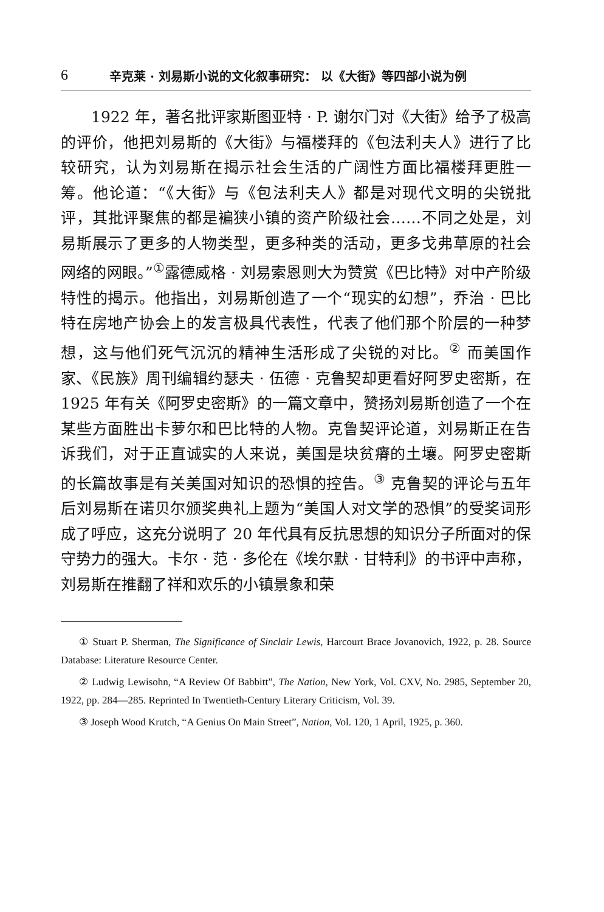6 辛克莱 · 刘易斯小说的文化叙事研究： 以《大街》等四部小说为例
1922 年，著名批评家斯图亚特 · P. 谢尔门对《大街》给予了极高的评价，他把刘易斯的《大街》与福楼拜的《包法利夫人》进行了比较研究，认为刘易斯在揭示社会生活的广阔性方面比福楼拜更胜一筹。他论道：“《大街》与《包法利夫人》都是对现代文明的尖锐批评，其批评聚焦的都是褊狭小镇的资产阶级社会……不同之处是，刘易斯展示了更多的人物类型，更多种类的活动，更多戈弗草原的社会网络的网眼。”<sup>①</sup>露德威格 · 刘易索恩则大为赞赏《巴比特》对中产阶级特性的揭示。他指出，刘易斯创造了一个“现实的幻想”，乔治 · 巴比特在房地产协会上的发言极具代表性，代表了他们那个阶层的一种梦想，这与他们死气沉沉的精神生活形成了尖锐的对比。<sup>②</sup> 而美国作家、《民族》周刊编辑约瑟夫 · 伍德 · 克鲁契却更看好阿罗史密斯，在 1925 年有关《阿罗史密斯》的一篇文章中，赞扬刘易斯创造了一个在某些方面胜出卡萝尔和巴比特的人物。克鲁契评论道，刘易斯正在告诉我们，对于正直诚实的人来说，美国是块贫瘠的土壤。阿罗史密斯的长篇故事是有关美国对知识的恐惧的控告。<sup>③</sup> 克鲁契的评论与五年后刘易斯在诺贝尔颁奖典礼上题为“美国人对文学的恐惧”的受奖词形成了呼应，这充分说明了 20 年代具有反抗思想的知识分子所面对的保守势力的强大。卡尔 · 范 · 多伦在《埃尔默 · 甘特利》的书评中声称，刘易斯在推翻了祥和欢乐的小镇景象和荣
① Stuart P. Sherman, The Significance of Sinclair Lewis, Harcourt Brace Jovanovich, 1922, p. 28. Source Database: Literature Resource Center.
② Ludwig Lewisohn, “A Review Of Babbitt”, The Nation, New York, Vol. CXV, No. 2985, September 20, 1922, pp. 284—285. Reprinted In Twentieth-Century Literary Criticism, Vol. 39.
③ Joseph Wood Krutch, “A Genius On Main Street”, Nation, Vol. 120, 1 April, 1925, p. 360.